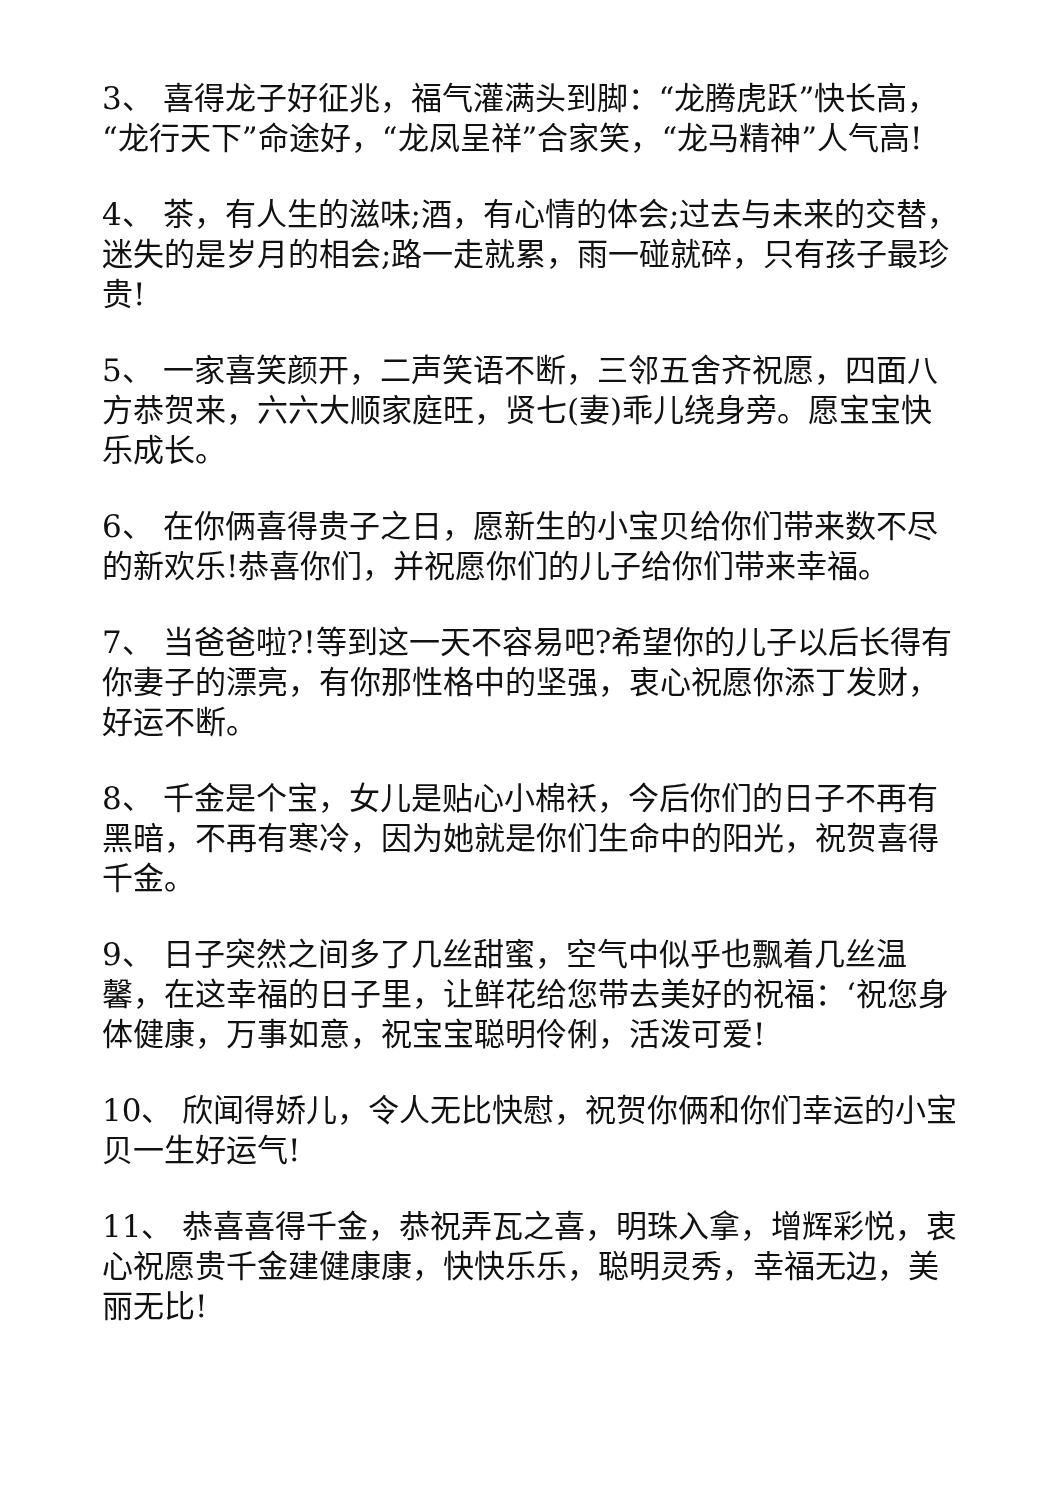3、 喜得龙子好征兆，福气灌满头到脚：“龙腾虎跃”快长高，“龙行天下”命途好，“龙凤呈祥”合家笑，“龙马精神”人气高!
4、 茶，有人生的滋味;酒，有心情的体会;过去与未来的交替，迷失的是岁月的相会;路一走就累，雨一碰就碎，只有孩子最珍贵!
5、 一家喜笑颜开，二声笑语不断，三邻五舍齐祝愿，四面八方恭贺来，六六大顺家庭旺，贤七(妻)乖儿绕身旁。愿宝宝快乐成长。
6、 在你俩喜得贵子之日，愿新生的小宝贝给你们带来数不尽的新欢乐!恭喜你们，并祝愿你们的儿子给你们带来幸福。
7、 当爸爸啦?!等到这一天不容易吧?希望你的儿子以后长得有你妻子的漂亮，有你那性格中的坚强，衷心祝愿你添丁发财，好运不断。
8、 千金是个宝，女儿是贴心小棉袄，今后你们的日子不再有黑暗，不再有寒冷，因为她就是你们生命中的阳光，祝贺喜得千金。
9、 日子突然之间多了几丝甜蜜，空气中似乎也飘着几丝温馨，在这幸福的日子里，让鲜花给您带去美好的祝福：‘祝您身体健康，万事如意，祝宝宝聪明伶俐，活泼可爱!
10、 欣闻得娇儿，令人无比快慰，祝贺你俩和你们幸运的小宝贝一生好运气!
11、 恭喜喜得千金，恭祝弄瓦之喜，明珠入拿，增辉彩悦，衷心祝愿贵千金建健康康，快快乐乐，聪明灵秀，幸福无边，美丽无比!